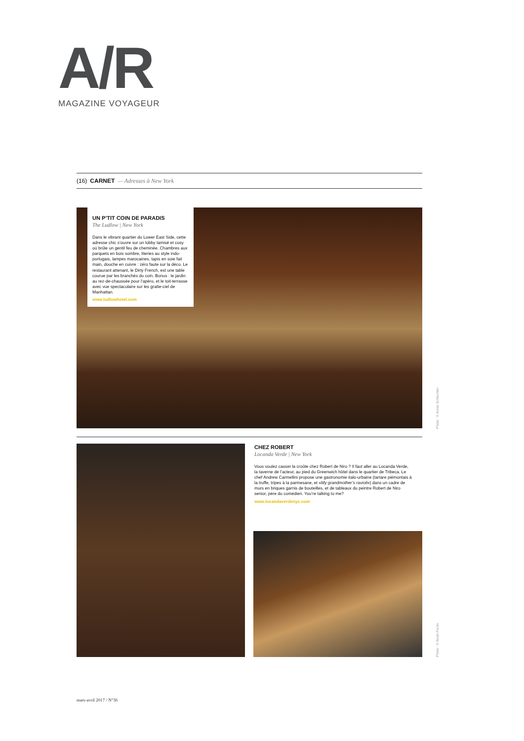A/R
MAGAZINE VOYAGEUR
(16) CARNET — Adresses à New York
UN P’TIT COIN DE PARADIS
The Ludlow | New York
Dans le vibrant quartier du Lower East Side, cette adresse chic s’ouvre sur un lobby tamisé et cosy où brûle un gentil feu de cheminée. Chambres aux parquets en bois sombre, literies au style indo-portugais, lampes marocaines, tapis en soie fait main, douche en cuivre : zéro faute sur la déco. Le restaurant attenant, le Dirty French, est une table courue par les branchés du coin. Bonus : le jardin au rez-de-chaussée pour l’apéro, et le toit-terrasse avec vue spectaculaire sur les gratte-ciel de Manhattan.
www.ludlowhotel.com
Photo : © Annie Schlechter
CHEZ ROBERT
Locanda Verde | New York
Vous voulez casser la croûte chez Robert de Niro ? Il faut aller au Locanda Verde, la taverne de l’acteur, au pied du Greenwich hôtel dans le quartier de Tribeca. Le chef Andrew Carmellini propose une gastronomie italo-urbaine (tartare piémontais à la truffe, tripes à la parmesane, et «My grandmother’s ravioli») dans un cadre de murs en briques garnis de bouteilles, et de tableaux du peintre Robert de Niro senior, père du comédien. You’re talking to me?
www.locandaverdenyc.com
Photo : © Noah Fecks
mars-avril 2017 / N°36